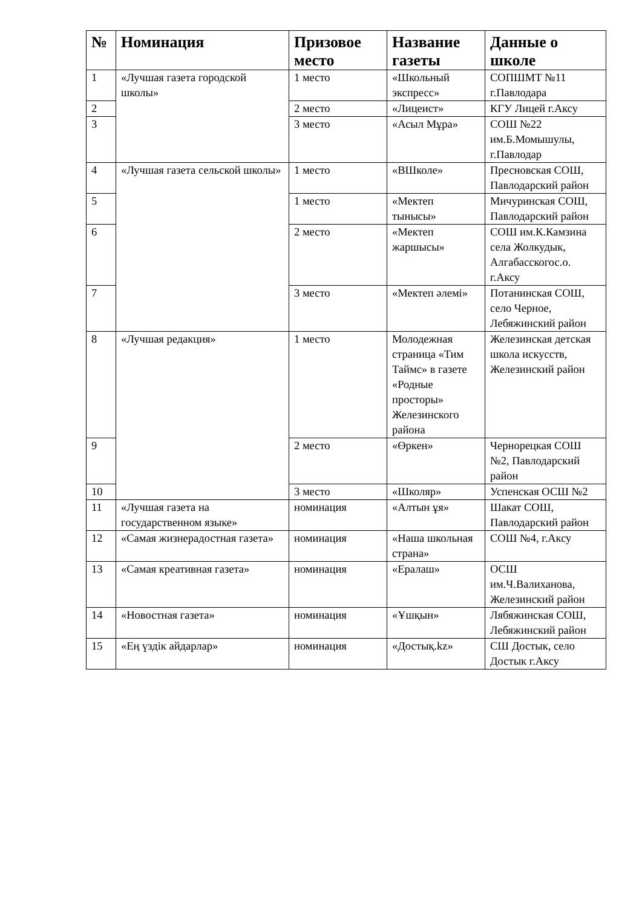| № | Номинация | Призовое место | Название газеты | Данные о школе |
| --- | --- | --- | --- | --- |
| 1 | «Лучшая газета городской школы» | 1 место | «Школьный экспресс» | СОПШМТ №11 г.Павлодара |
| 2 | | 2 место | «Лицеист» | КГУ Лицей г.Аксу |
| 3 | | 3 место | «Асыл Мұра» | СОШ №22 им.Б.Момышулы, г.Павлодар |
| 4 | «Лучшая газета сельской школы» | 1 место | «ВШколе» | Пресновская СОШ, Павлодарский район |
| 5 | | 1 место | «Мектеп тынысы» | Мичуринская СОШ, Павлодарский район |
| 6 | | 2 место | «Мектеп жаршысы» | СОШ им.К.Камзина села Жолкудык, Алгабасскогос.о. г.Аксу |
| 7 | | 3 место | «Мектеп әлемі» | Потанинская СОШ, село Черное, Лебяжинский район |
| 8 | «Лучшая редакция» | 1 место | Молодежная страница «Тим Таймс» в газете «Родные просторы» Железинского района | Железинская детская школа искусств, Железинский район |
| 9 | | 2 место | «Өркен» | Чернорецкая СОШ №2, Павлодарский район |
| 10 | | 3 место | «Школяр» | Успенская ОСШ №2 |
| 11 | «Лучшая газета на государственном языке» | номинация | «Алтын ұя» | Шакат СОШ, Павлодарский район |
| 12 | «Самая жизнерадостная газета» | номинация | «Наша школьная страна» | СОШ №4, г.Аксу |
| 13 | «Самая креативная газета» | номинация | «Ералаш» | ОСШ им.Ч.Валиханова, Железинский район |
| 14 | «Новостная газета» | номинация | «Ұшқын» | Лябяжинская СОШ, Лебяжинский район |
| 15 | «Ең үздік айдарлар» | номинация | «Достық.kz» | СШ Достык, село Достык г.Аксу |